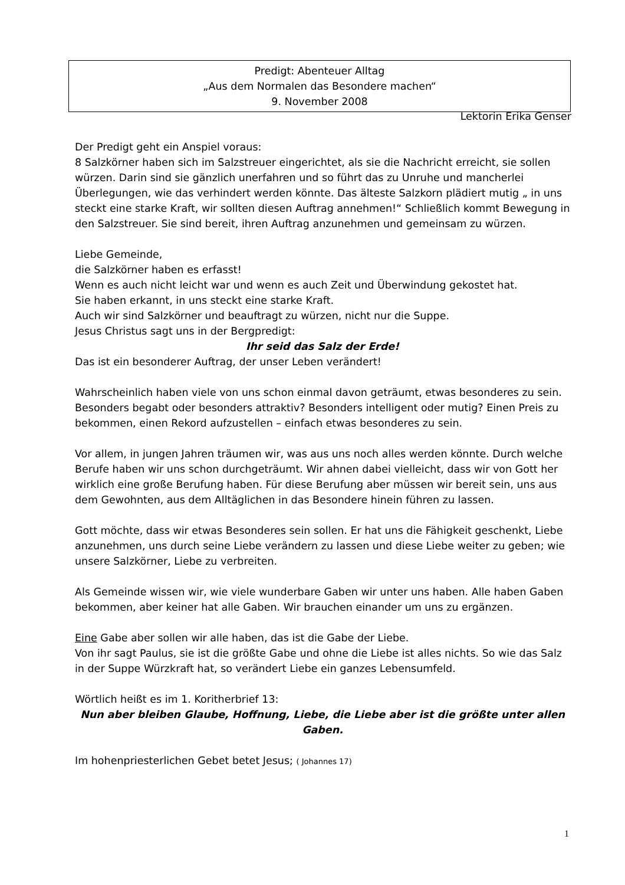Predigt: Abenteuer Alltag
„Aus dem Normalen das Besondere machen“
9. November 2008
Lektorin Erika Genser
Der Predigt geht ein Anspiel voraus:
8 Salzkörner haben sich im Salzstreuer eingerichtet, als sie die Nachricht erreicht, sie sollen würzen. Darin sind sie gänzlich unerfahren und so führt das zu Unruhe und mancherlei Überlegungen, wie das verhindert werden könnte. Das älteste Salzkorn plädiert mutig „ in uns steckt eine starke Kraft, wir sollten diesen Auftrag annehmen!“ Schließlich kommt Bewegung in den Salzstreuer. Sie sind bereit, ihren Auftrag anzunehmen und gemeinsam zu würzen.
Liebe Gemeinde,
die Salzkörner haben es erfasst!
Wenn es auch nicht leicht war und wenn es auch Zeit und Überwindung gekostet hat.
Sie haben erkannt, in uns steckt eine starke Kraft.
Auch wir sind Salzkörner und beauftragt zu würzen, nicht nur die Suppe.
Jesus Christus sagt uns in der Bergpredigt:
Ihr seid das Salz der Erde!
Das ist ein besonderer Auftrag, der unser Leben verändert!
Wahrscheinlich haben viele von uns schon einmal davon geträumt, etwas besonderes zu sein. Besonders begabt oder besonders attraktiv? Besonders intelligent oder mutig? Einen Preis zu bekommen, einen Rekord aufzustellen – einfach etwas besonderes zu sein.
Vor allem, in jungen Jahren träumen wir, was aus uns noch alles werden könnte. Durch welche Berufe haben wir uns schon durchgeträumt. Wir ahnen dabei vielleicht, dass wir von Gott her wirklich eine große Berufung haben. Für diese Berufung aber müssen wir bereit sein, uns aus dem Gewohnten, aus dem Alltäglichen in das Besondere hinein führen zu lassen.
Gott möchte, dass wir etwas Besonderes sein sollen. Er hat uns die Fähigkeit geschenkt, Liebe anzunehmen, uns durch seine Liebe verändern zu lassen und diese Liebe weiter zu geben; wie unsere Salzkörner, Liebe zu verbreiten.
Als Gemeinde wissen wir, wie viele wunderbare Gaben wir unter uns haben. Alle haben Gaben bekommen, aber keiner hat alle Gaben. Wir brauchen einander um uns zu ergänzen.
Eine Gabe aber sollen wir alle haben, das ist die Gabe der Liebe.
Von ihr sagt Paulus, sie ist die größte Gabe und ohne die Liebe ist alles nichts. So wie das Salz in der Suppe Würzkraft hat, so verändert Liebe ein ganzes Lebensumfeld.
Wörtlich heißt es im 1. Koritherbrief 13:
Nun aber bleiben Glaube, Hoffnung, Liebe, die Liebe aber ist die größte unter allen Gaben.
Im hohenpriesterlichen Gebet betet Jesus; ( Johannes 17)
1